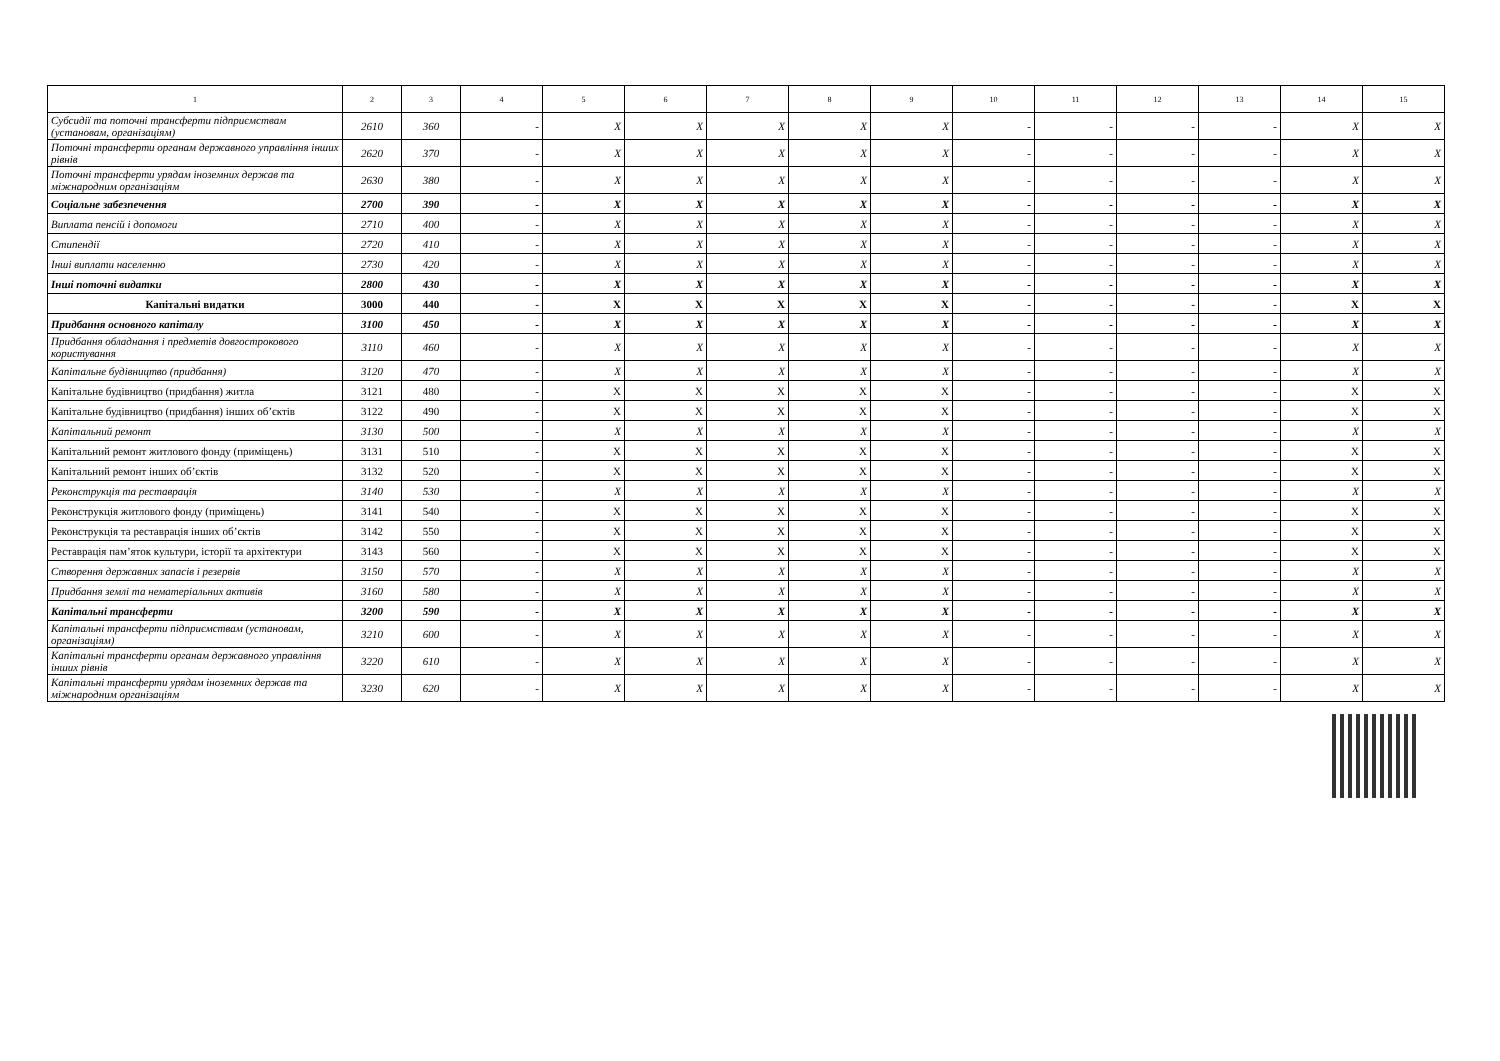| 1 | 2 | 3 | 4 | 5 | 6 | 7 | 8 | 9 | 10 | 11 | 12 | 13 | 14 | 15 |
| --- | --- | --- | --- | --- | --- | --- | --- | --- | --- | --- | --- | --- | --- | --- |
| Субсидії та поточні трансферти підприємствам (установам, організаціям) | 2610 | 360 | - | X | X | X | X | X | - | - | - | - | X | X |
| Поточні трансферти органам державного управління інших рівнів | 2620 | 370 | - | X | X | X | X | X | - | - | - | - | X | X |
| Поточні трансферти урядам іноземних держав та міжнародним організаціям | 2630 | 380 | - | X | X | X | X | X | - | - | - | - | X | X |
| Соціальне забезпечення | 2700 | 390 | - | X | X | X | X | X | - | - | - | - | X | X |
| Виплата пенсій і допомоги | 2710 | 400 | - | X | X | X | X | X | - | - | - | - | X | X |
| Стипендії | 2720 | 410 | - | X | X | X | X | X | - | - | - | - | X | X |
| Інші виплати населенню | 2730 | 420 | - | X | X | X | X | X | - | - | - | - | X | X |
| Інші поточні видатки | 2800 | 430 | - | X | X | X | X | X | - | - | - | - | X | X |
| Капітальні видатки | 3000 | 440 | - | X | X | X | X | X | - | - | - | - | X | X |
| Придбання основного капіталу | 3100 | 450 | - | X | X | X | X | X | - | - | - | - | X | X |
| Придбання обладнання і предметів довгострокового користування | 3110 | 460 | - | X | X | X | X | X | - | - | - | - | X | X |
| Капітальне будівництво (придбання) | 3120 | 470 | - | X | X | X | X | X | - | - | - | - | X | X |
| Капітальне будівництво (придбання) житла | 3121 | 480 | - | X | X | X | X | X | - | - | - | - | X | X |
| Капітальне будівництво (придбання) інших об’єктів | 3122 | 490 | - | X | X | X | X | X | - | - | - | - | X | X |
| Капітальний ремонт | 3130 | 500 | - | X | X | X | X | X | - | - | - | - | X | X |
| Капітальний ремонт житлового фонду (приміщень) | 3131 | 510 | - | X | X | X | X | X | - | - | - | - | X | X |
| Капітальний ремонт інших об’єктів | 3132 | 520 | - | X | X | X | X | X | - | - | - | - | X | X |
| Реконструкція та реставрація | 3140 | 530 | - | X | X | X | X | X | - | - | - | - | X | X |
| Реконструкція житлового фонду (приміщень) | 3141 | 540 | - | X | X | X | X | X | - | - | - | - | X | X |
| Реконструкція та реставрація інших об’єктів | 3142 | 550 | - | X | X | X | X | X | - | - | - | - | X | X |
| Реставрація пам’яток культури, історії та архітектури | 3143 | 560 | - | X | X | X | X | X | - | - | - | - | X | X |
| Створення державних запасів і резервів | 3150 | 570 | - | X | X | X | X | X | - | - | - | - | X | X |
| Придбання землі та нематеріальних активів | 3160 | 580 | - | X | X | X | X | X | - | - | - | - | X | X |
| Капітальні трансферти | 3200 | 590 | - | X | X | X | X | X | - | - | - | - | X | X |
| Капітальні трансферти підприємствам (установам, організаціям) | 3210 | 600 | - | X | X | X | X | X | - | - | - | - | X | X |
| Капітальні трансферти органам державного управління інших рівнів | 3220 | 610 | - | X | X | X | X | X | - | - | - | - | X | X |
| Капітальні трансферти урядам іноземних держав та міжнародним організаціям | 3230 | 620 | - | X | X | X | X | X | - | - | - | - | X | X |